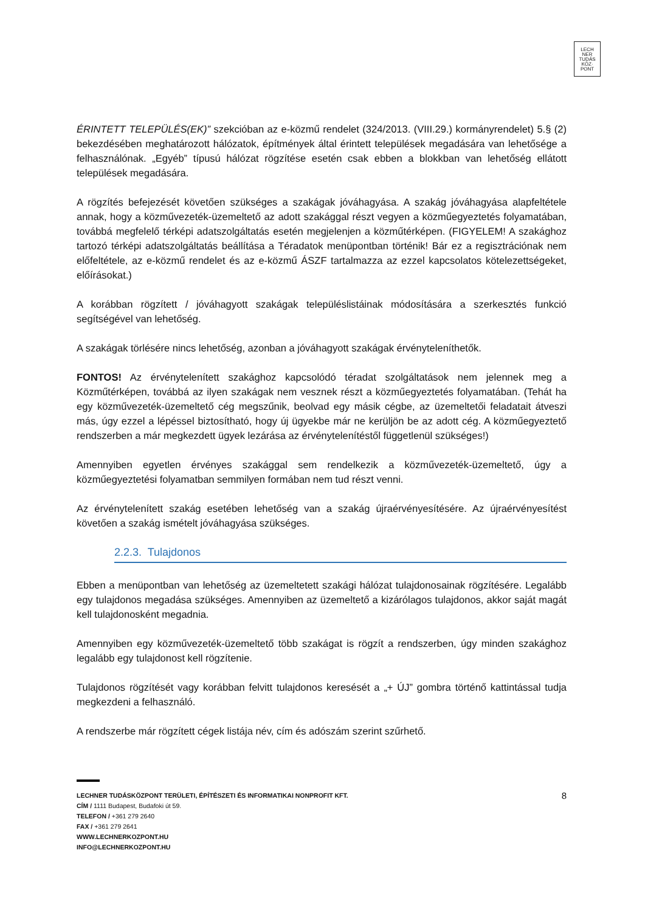LECH
NER
TUDÁS
KÖZ·
PONT
ÉRINTETT TELEPÜLÉS(EK)” szekcióban az e-közmű rendelet (324/2013. (VIII.29.) kormányrendelet) 5.§ (2) bekezdésében meghatározott hálózatok, építmények által érintett települések megadására van lehetősége a felhasználónak. „Egyéb” típusú hálózat rögzítése esetén csak ebben a blokkban van lehetőség ellátott települések megadására.
A rögzítés befejezését követően szükséges a szakágak jóváhagyása. A szakág jóváhagyása alapfeltétele annak, hogy a közművezeték-üzemeltető az adott szakággal részt vegyen a közműegyeztetés folyamatában, továbbá megfelelő térképi adatszolgáltatás esetén megjelenjen a közműtérképen. (FIGYELEM! A szakághoz tartozó térképi adatszolgáltatás beállítása a Téradatok menüpontban történik! Bár ez a regisztrációnak nem előfeltétele, az e-közmű rendelet és az e-közmű ÁSZF tartalmazza az ezzel kapcsolatos kötelezettségeket, előírásokat.)
A korábban rögzített / jóváhagyott szakágak településlistáinak módosítására a szerkesztés funkció segítségével van lehetőség.
A szakágak törlésére nincs lehetőség, azonban a jóváhagyott szakágak érvényteleníthetők.
FONTOS! Az érvénytelenített szakághoz kapcsolódó téradat szolgáltatások nem jelennek meg a Közműtérképen, továbbá az ilyen szakágak nem vesznek részt a közműegyeztetés folyamatában. (Tehát ha egy közművezeték-üzemeltető cég megszűnik, beolvad egy másik cégbe, az üzemeltetői feladatait átveszi más, úgy ezzel a lépéssel biztosítható, hogy új ügyekbe már ne kerüljön be az adott cég. A közműegyeztető rendszerben a már megkezdett ügyek lezárása az érvénytelenítéstől függetlenül szükséges!)
Amennyiben egyetlen érvényes szakággal sem rendelkezik a közművezeték-üzemeltető, úgy a közműegyeztetési folyamatban semmilyen formában nem tud részt venni.
Az érvénytelenített szakág esetében lehetőség van a szakág újraérvényesítésére. Az újraérvényesítést követően a szakág ismételt jóváhagyása szükséges.
2.2.3. Tulajdonos
Ebben a menüpontban van lehetőség az üzemeltetett szakági hálózat tulajdonosainak rögzítésére. Legalább egy tulajdonos megadása szükséges. Amennyiben az üzemeltető a kizárólagos tulajdonos, akkor saját magát kell tulajdonosként megadnia.
Amennyiben egy közművezeték-üzemeltető több szakágat is rögzít a rendszerben, úgy minden szakághoz legalább egy tulajdonost kell rögzítenie.
Tulajdonos rögzítését vagy korábban felvitt tulajdonos keresését a „+ ÚJ” gombra történő kattintással tudja megkezdeni a felhasználó.
A rendszerbe már rögzített cégek listája név, cím és adószám szerint szűrhető.
8
LECHNER TUDÁSKÖZPONT TERÜLETI, ÉPÍTÉSZETI ÉS INFORMATIKAI NONPROFIT KFT.
CÍM / 1111 Budapest, Budafoki út 59.
TELEFON / +361 279 2640
FAX / +361 279 2641
WWW.LECHNERKOZPONT.HU
INFO@LECHNERKOZPONT.HU